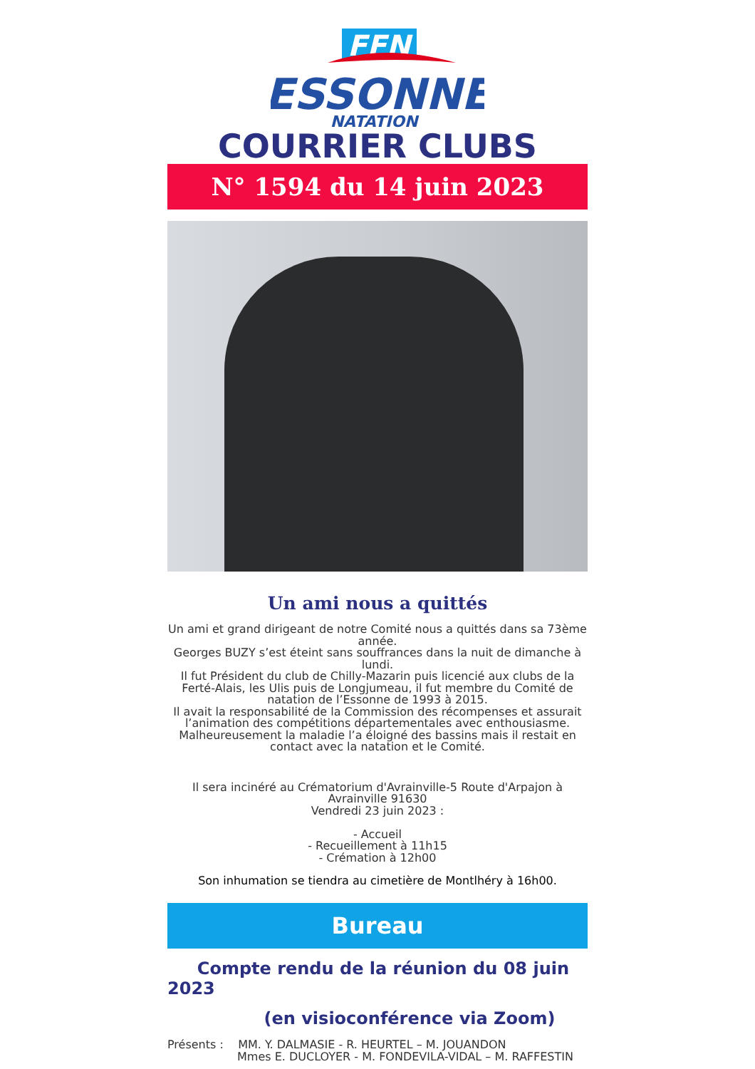FFN
ESSONNE
NATATION
COURRIER CLUBS
N° 1594 du 14 juin 2023
Un ami nous a quittés
Un ami et grand dirigeant de notre Comité nous a quittés dans sa 73ème année.
Georges BUZY s’est éteint sans souffrances dans la nuit de dimanche à lundi.
Il fut Président du club de Chilly-Mazarin puis licencié aux clubs de la Ferté-Alais, les Ulis puis de Longjumeau, il fut membre du Comité de natation de l’Essonne de 1993 à 2015.
Il avait la responsabilité de la Commission des récompenses et assurait l’animation des compétitions départementales avec enthousiasme.
Malheureusement la maladie l’a éloigné des bassins mais il restait en contact avec la natation et le Comité.
Il sera incinéré au Crématorium d'Avrainville-5 Route d'Arpajon à Avrainville 91630
Vendredi 23 juin 2023 :
- Accueil
- Recueillement à 11h15
- Crémation à 12h00
Son inhumation se tiendra au cimetière de Montlhéry à 16h00.
Bureau
Compte rendu de la réunion du 08 juin 2023
(en visioconférence via Zoom)
Présents : MM. Y. DALMASIE - R. HEURTEL – M. JOUANDON
Mmes E. DUCLOYER - M. FONDEVILA-VIDAL – M. RAFFESTIN